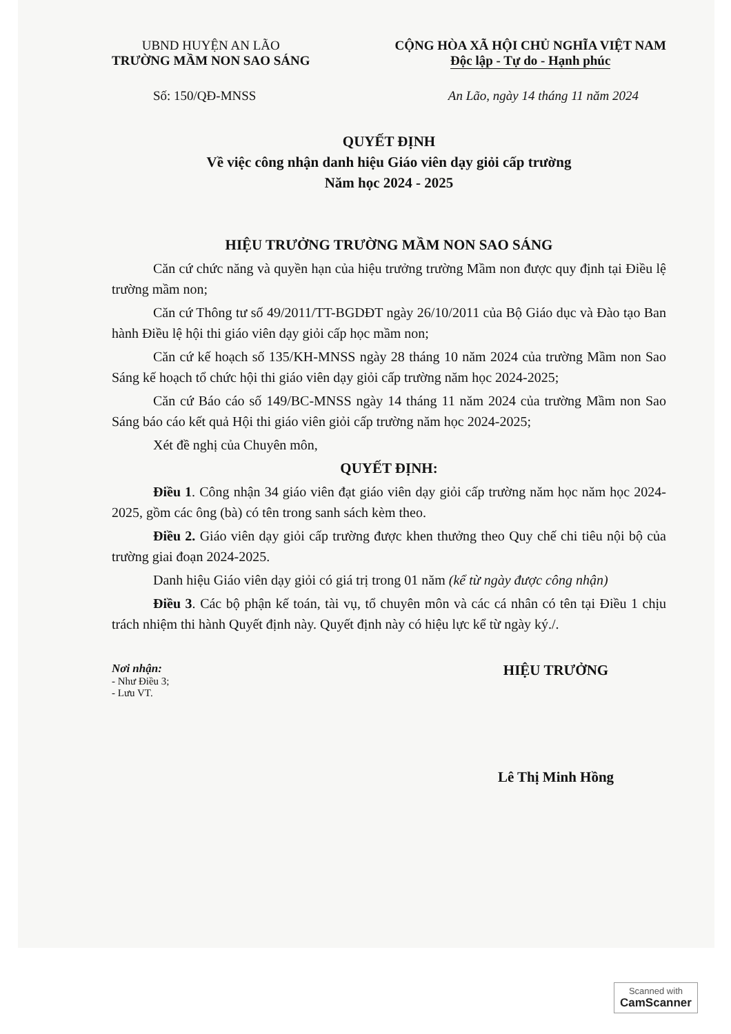UBND HUYỆN AN LÃO
TRƯỜNG MẦM NON SAO SÁNG
CỘNG HÒA XÃ HỘI CHỦ NGHĨA VIỆT NAM
Độc lập - Tự do - Hạnh phúc
Số: 150/QĐ-MNSS An Lão, ngày 14 tháng 11 năm 2024
QUYẾT ĐỊNH
Về việc công nhận danh hiệu Giáo viên dạy giỏi cấp trường
Năm học 2024 - 2025
HIỆU TRƯỞNG TRƯỜNG MẦM NON SAO SÁNG
Căn cứ chức năng và quyền hạn của hiệu trưởng trường Mầm non được quy định tại Điều lệ trường mầm non;
Căn cứ Thông tư số 49/2011/TT-BGDĐT ngày 26/10/2011 của Bộ Giáo dục và Đào tạo Ban hành Điều lệ hội thi giáo viên dạy giỏi cấp học mầm non;
Căn cứ kế hoạch số 135/KH-MNSS ngày 28 tháng 10 năm 2024 của trường Mầm non Sao Sáng kế hoạch tổ chức hội thi giáo viên dạy giỏi cấp trường năm học 2024-2025;
Căn cứ Báo cáo số 149/BC-MNSS ngày 14 tháng 11 năm 2024 của trường Mầm non Sao Sáng báo cáo kết quả Hội thi giáo viên giỏi cấp trường năm học 2024-2025;
Xét đề nghị của Chuyên môn,
QUYẾT ĐỊNH:
Điều 1. Công nhận 34 giáo viên đạt giáo viên dạy giỏi cấp trường năm học năm học 2024-2025, gồm các ông (bà) có tên trong sanh sách kèm theo.
Điều 2. Giáo viên dạy giỏi cấp trường được khen thưởng theo Quy chế chi tiêu nội bộ của trường giai đoạn 2024-2025.
Danh hiệu Giáo viên dạy giỏi có giá trị trong 01 năm (kể từ ngày được công nhận)
Điều 3. Các bộ phận kế toán, tài vụ, tổ chuyên môn và các cá nhân có tên tại Điều 1 chịu trách nhiệm thi hành Quyết định này. Quyết định này có hiệu lực kể từ ngày ký./.
Nơi nhận:
- Như Điều 3;
- Lưu VT.
HIỆU TRƯỞNG
Lê Thị Minh Hồng
Scanned with
CamScanner